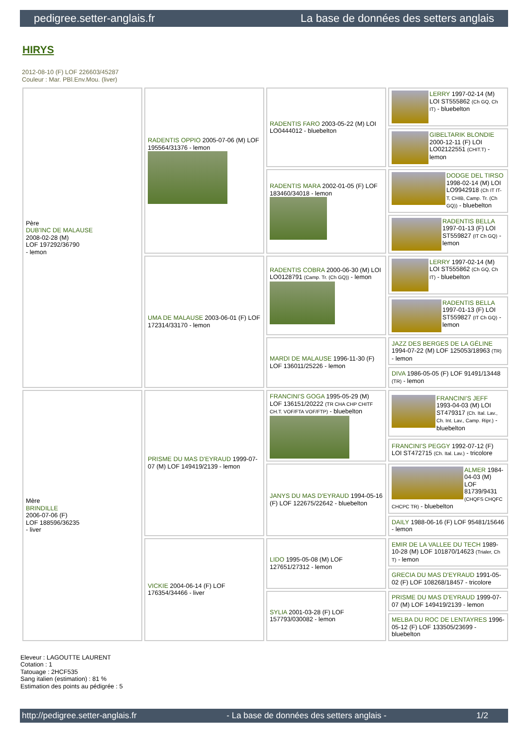pedigree.setter-anglais.fr La base de données des setters anglais
HIRYS
2012-08-10 (F) LOF 226603/45287
Couleur : Mar. PBl.Env.Mou. (liver)
| Père DUB'INC DE MALAUSE 2008-02-28 (M) LOF 197292/36790 - lemon | RADENTIS OPPIO 2005-07-06 (M) LOF 195564/31376 - lemon | RADENTIS FARO 2003-05-22 (M) LOI LO0444012 - bluebelton | LERRY 1997-02-14 (M) LOI ST555862 (Ch GQ, Ch IT) - bluebelton |
| | | | GIBELTARIK BLONDIE 2000-12-11 (F) LOI LO02122551 (CHIT.T) - lemon |
| | | RADENTIS MARA 2002-01-05 (F) LOF 183460/34018 - lemon | DODGE DEL TIRSO 1998-02-14 (M) LOI LO9942918 (Ch IT IT-T, CHIB, Camp. Tr. (Ch GQ)) - bluebelton |
| | | | RADENTIS BELLA 1997-01-13 (F) LOI ST559827 (IT Ch GQ) - lemon |
| | UMA DE MALAUSE 2003-06-01 (F) LOF 172314/33170 - lemon | RADENTIS COBRA 2000-06-30 (M) LOI LO0128791 (Camp. Tr. (Ch GQ)) - lemon | LERRY 1997-02-14 (M) LOI ST555862 (Ch GQ, Ch IT) - bluebelton |
| | | | RADENTIS BELLA 1997-01-13 (F) LOI ST559827 (IT Ch GQ) - lemon |
| | | MARDI DE MALAUSE 1996-11-30 (F) LOF 136011/25226 - lemon | JAZZ DES BERGES DE LA GÉLINE 1994-07-22 (M) LOF 125053/18963 (TR) - lemon |
| | | | DIVA 1986-05-05 (F) LOF 91491/13448 (TR) - lemon |
| Mère BRINDILLE 2006-07-06 (F) LOF 188596/36235 - liver | PRISME DU MAS D'EYRAUD 1999-07-07 (M) LOF 149419/2139 - lemon | FRANCINI'S GOGA 1995-05-29 (M) LOF 136151/20222 (TR CHA CHP CHITF CH.T. VOF/FTA VOF/FTP) - bluebelton | FRANCINI'S JEFF 1993-04-03 (M) LOI ST479317 (Ch. Ital. Lav., Ch. Int. Lav., Camp. Ripr.) - bluebelton |
| | | | FRANCINI'S PEGGY 1992-07-12 (F) LOI ST472715 (Ch. Ital. Lav.) - tricolore |
| | | JANYS DU MAS D'EYRAUD 1994-05-16 (F) LOF 122675/22642 - bluebelton | ALMER 1984-04-03 (M) LOF 81739/9431 (CHQFS CHQFC CHCPC TR) - bluebelton |
| | | | DAILY 1988-06-16 (F) LOF 95481/15646 - lemon |
| | VICKIE 2004-06-14 (F) LOF 176354/34466 - liver | LIDO 1995-05-08 (M) LOF 127651/27312 - lemon | EMIR DE LA VALLEE DU TECH 1989-10-28 (M) LOF 101870/14623 (Trialer, Ch T) - lemon |
| | | | GRECIA DU MAS D'EYRAUD 1991-05-02 (F) LOF 108268/18457 - tricolore |
| | | SYLIA 2001-03-28 (F) LOF 157793/030082 - lemon | PRISME DU MAS D'EYRAUD 1999-07-07 (M) LOF 149419/2139 - lemon |
| | | | MELBA DU ROC DE LENTAYRES 1996-05-12 (F) LOF 133505/23699 - bluebelton |
Eleveur : LAGOUTTE LAURENT
Cotation : 1
Tatouage : 2HCF535
Sang italien (estimation) : 81 %
Estimation des points au pédigrée : 5
http://pedigree.setter-anglais.fr - La base de données des setters anglais - 1/2